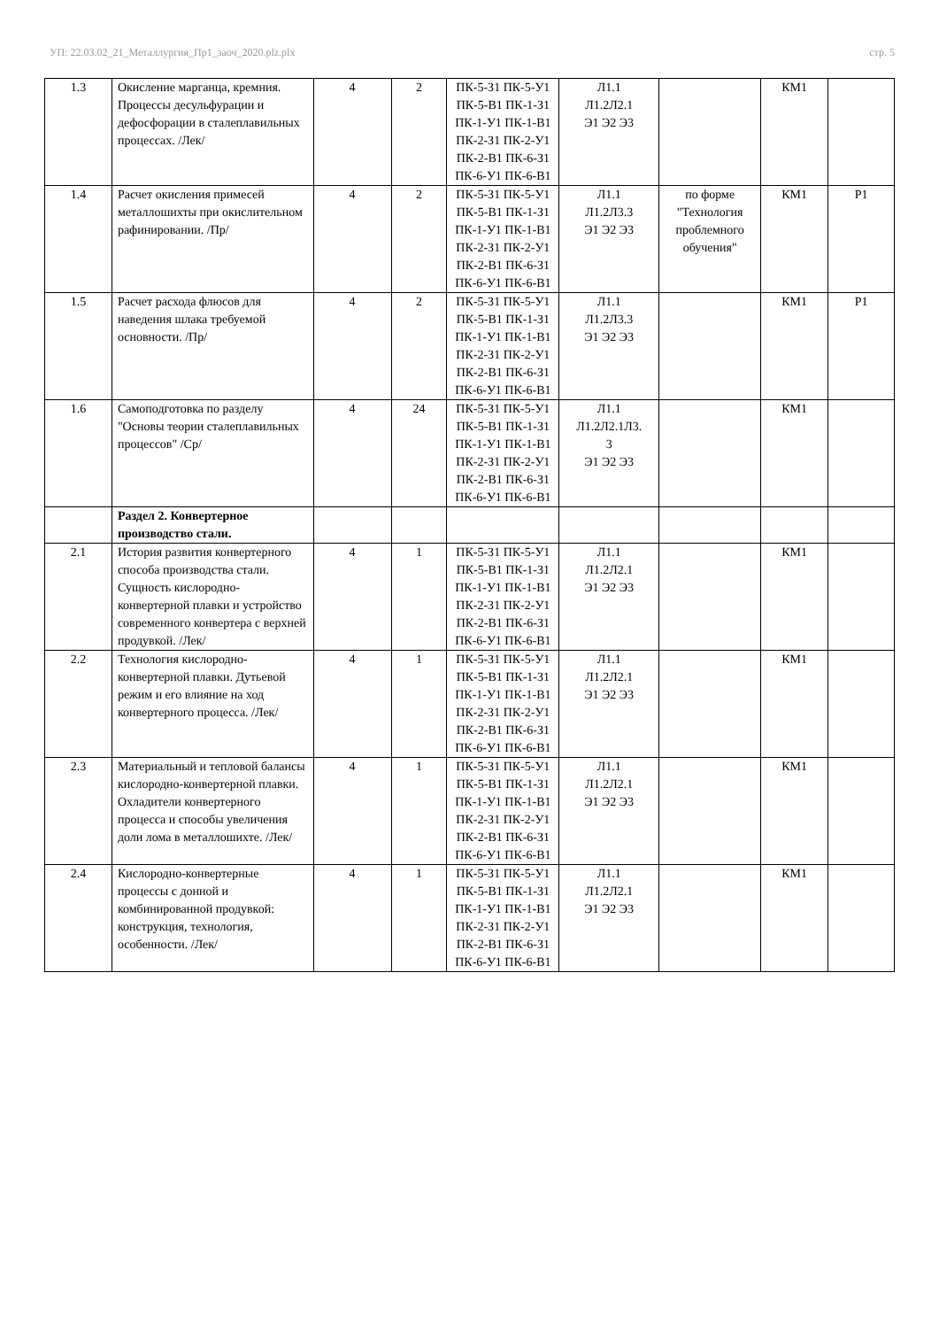УП: 22.03.02_21_Металлургия_Пр1_заоч_2020.plz.plx стр. 5
| 1.3 | Окисление марганца, кремния. Процессы десульфурации и дефосфорации в сталеплавильных процессах. /Лек/ | 4 | 2 | ПК-5-З1 ПК-5-У1 ПК-5-В1 ПК-1-З1 ПК-1-У1 ПК-1-В1 ПК-2-З1 ПК-2-У1 ПК-2-В1 ПК-6-З1 ПК-6-У1 ПК-6-В1 | Л1.1 Л1.2Л2.1 Э1 Э2 Э3 | | КМ1 | |
| 1.4 | Расчет окисления примесей металлошихты при окислительном рафинировании. /Пр/ | 4 | 2 | ПК-5-З1 ПК-5-У1 ПК-5-В1 ПК-1-З1 ПК-1-У1 ПК-1-В1 ПК-2-З1 ПК-2-У1 ПК-2-В1 ПК-6-З1 ПК-6-У1 ПК-6-В1 | Л1.1 Л1.2Л3.3 Э1 Э2 Э3 | по форме "Технология проблемного обучения" | КМ1 | Р1 |
| 1.5 | Расчет расхода флюсов для наведения шлака требуемой основности. /Пр/ | 4 | 2 | ПК-5-З1 ПК-5-У1 ПК-5-В1 ПК-1-З1 ПК-1-У1 ПК-1-В1 ПК-2-З1 ПК-2-У1 ПК-2-В1 ПК-6-З1 ПК-6-У1 ПК-6-В1 | Л1.1 Л1.2Л3.3 Э1 Э2 Э3 | | КМ1 | Р1 |
| 1.6 | Самоподготовка по разделу "Основы теории сталеплавильных процессов" /Ср/ | 4 | 24 | ПК-5-З1 ПК-5-У1 ПК-5-В1 ПК-1-З1 ПК-1-У1 ПК-1-В1 ПК-2-З1 ПК-2-У1 ПК-2-В1 ПК-6-З1 ПК-6-У1 ПК-6-В1 | Л1.1 Л1.2Л2.1Л3. 3 Э1 Э2 Э3 | | КМ1 | |
| | Раздел 2. Конвертерное производство стали. | | | | | | | |
| 2.1 | История развития конвертерного способа производства стали. Сущность кислородно-конвертерной плавки и устройство современного конвертера с верхней продувкой. /Лек/ | 4 | 1 | ПК-5-З1 ПК-5-У1 ПК-5-В1 ПК-1-З1 ПК-1-У1 ПК-1-В1 ПК-2-З1 ПК-2-У1 ПК-2-В1 ПК-6-З1 ПК-6-У1 ПК-6-В1 | Л1.1 Л1.2Л2.1 Э1 Э2 Э3 | | КМ1 | |
| 2.2 | Технология кислородно-конвертерной плавки. Дутьевой режим и его влияние на ход конвертерного процесса. /Лек/ | 4 | 1 | ПК-5-З1 ПК-5-У1 ПК-5-В1 ПК-1-З1 ПК-1-У1 ПК-1-В1 ПК-2-З1 ПК-2-У1 ПК-2-В1 ПК-6-З1 ПК-6-У1 ПК-6-В1 | Л1.1 Л1.2Л2.1 Э1 Э2 Э3 | | КМ1 | |
| 2.3 | Материальный и тепловой балансы кислородно-конвертерной плавки. Охладители конвертерного процесса и способы увеличения доли лома в металлошихте. /Лек/ | 4 | 1 | ПК-5-З1 ПК-5-У1 ПК-5-В1 ПК-1-З1 ПК-1-У1 ПК-1-В1 ПК-2-З1 ПК-2-У1 ПК-2-В1 ПК-6-З1 ПК-6-У1 ПК-6-В1 | Л1.1 Л1.2Л2.1 Э1 Э2 Э3 | | КМ1 | |
| 2.4 | Кислородно-конвертерные процессы с донной и комбинированной продувкой: конструкция, технология, особенности. /Лек/ | 4 | 1 | ПК-5-З1 ПК-5-У1 ПК-5-В1 ПК-1-З1 ПК-1-У1 ПК-1-В1 ПК-2-З1 ПК-2-У1 ПК-2-В1 ПК-6-З1 ПК-6-У1 ПК-6-В1 | Л1.1 Л1.2Л2.1 Э1 Э2 Э3 | | КМ1 | |